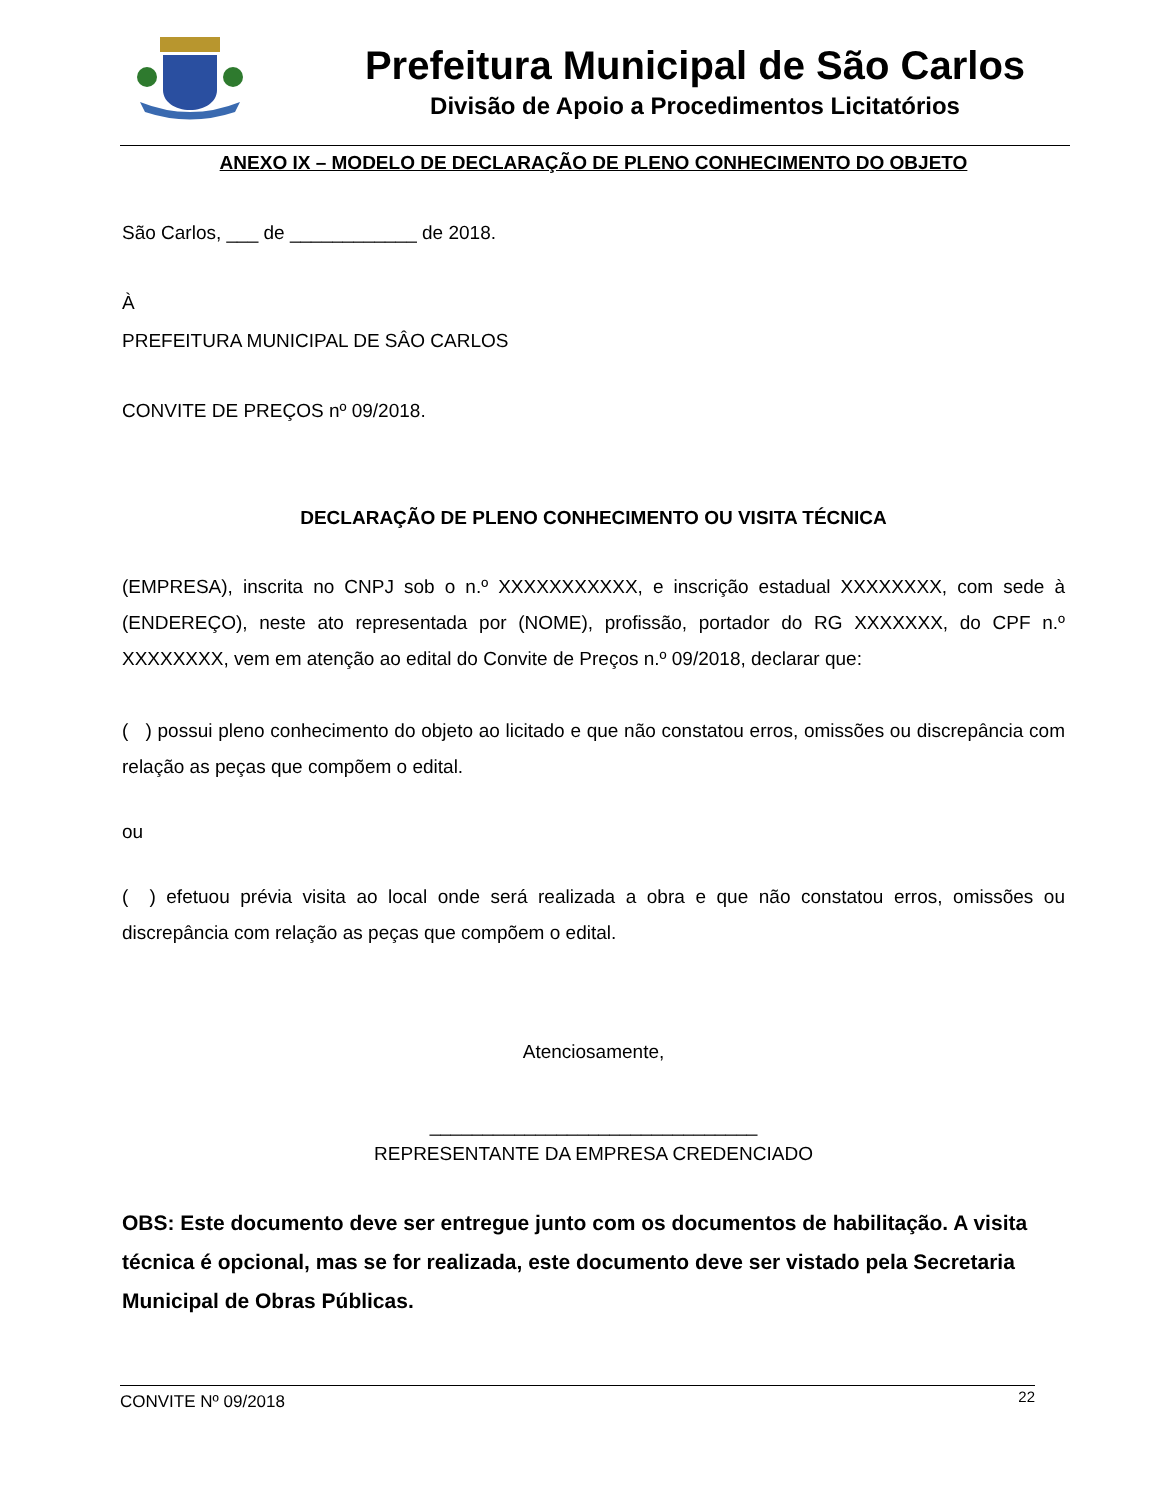Prefeitura Municipal de São Carlos
Divisão de Apoio a Procedimentos Licitatórios
ANEXO IX – MODELO DE DECLARAÇÃO DE PLENO CONHECIMENTO DO OBJETO
São Carlos, ___ de ____________ de 2018.
À
PREFEITURA MUNICIPAL DE SÂO CARLOS
CONVITE DE PREÇOS nº 09/2018.
DECLARAÇÃO DE PLENO CONHECIMENTO OU VISITA TÉCNICA
(EMPRESA), inscrita no CNPJ sob o n.º XXXXXXXXXXX, e inscrição estadual XXXXXXXX, com sede à (ENDEREÇO), neste ato representada por (NOME), profissão, portador do RG XXXXXXX, do CPF n.º XXXXXXXX, vem em atenção ao edital do Convite de Preços n.º 09/2018, declarar que:
( ) possui pleno conhecimento do objeto ao licitado e que não constatou erros, omissões ou discrepância com relação as peças que compõem o edital.
ou
( ) efetuou prévia visita ao local onde será realizada a obra e que não constatou erros, omissões ou discrepância com relação as peças que compõem o edital.
Atenciosamente,
_______________________________
REPRESENTANTE DA EMPRESA CREDENCIADO
OBS: Este documento deve ser entregue junto com os documentos de habilitação. A visita técnica é opcional, mas se for realizada, este documento deve ser vistado pela Secretaria Municipal de Obras Públicas.
CONVITE Nº 09/2018 22